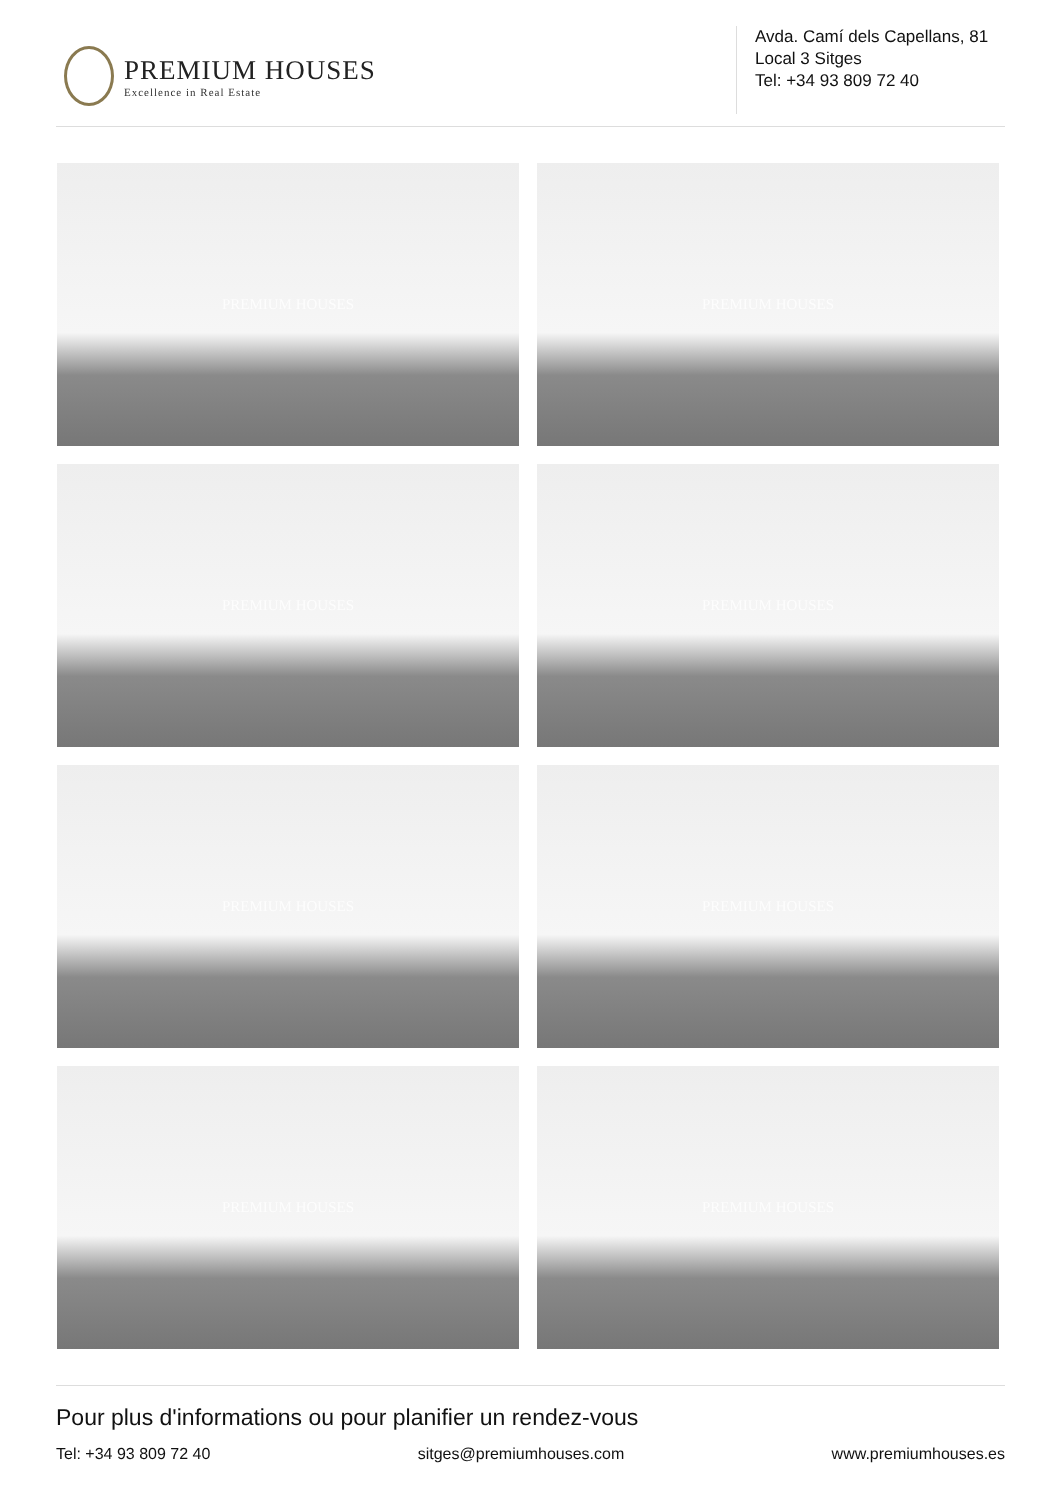PREMIUM HOUSES
Excellence in Real Estate
Avda. Camí dels Capellans, 81
Local 3 Sitges
Tel: +34 93 809 72 40
PREMIUM HOUSES
PREMIUM HOUSES
PREMIUM HOUSES
PREMIUM HOUSES
PREMIUM HOUSES
PREMIUM HOUSES
PREMIUM HOUSES
PREMIUM HOUSES
Pour plus d'informations ou pour planifier un rendez-vous
Tel: +34 93 809 72 40 sitges@premiumhouses.com www.premiumhouses.es